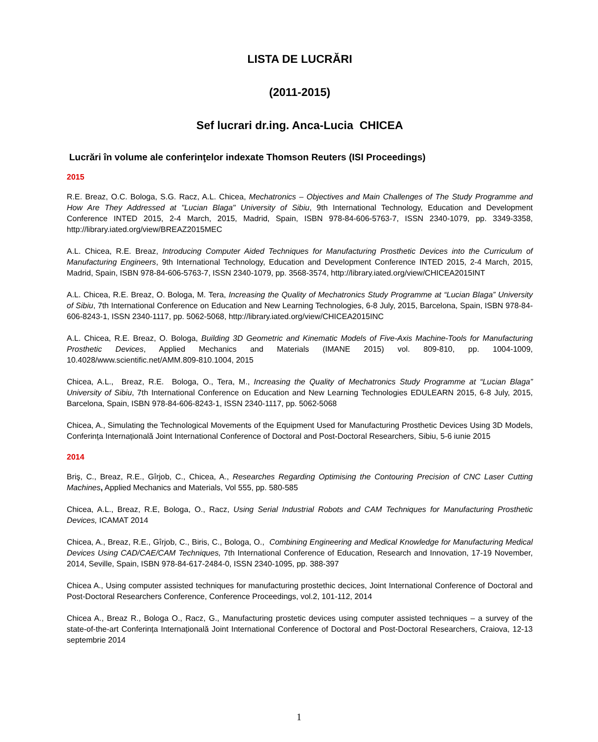LISTA DE LUCRĂRI
(2011-2015)
Sef lucrari dr.ing. Anca-Lucia CHICEA
Lucrări în volume ale conferinţelor indexate Thomson Reuters (ISI Proceedings)
2015
R.E. Breaz, O.C. Bologa, S.G. Racz, A.L. Chicea, Mechatronics – Objectives and Main Challenges of The Study Programme and How Are They Addressed at "Lucian Blaga" University of Sibiu, 9th International Technology, Education and Development Conference INTED 2015, 2-4 March, 2015, Madrid, Spain, ISBN 978-84-606-5763-7, ISSN 2340-1079, pp. 3349-3358, http://library.iated.org/view/BREAZ2015MEC
A.L. Chicea, R.E. Breaz, Introducing Computer Aided Techniques for Manufacturing Prosthetic Devices into the Curriculum of Manufacturing Engineers, 9th International Technology, Education and Development Conference INTED 2015, 2-4 March, 2015, Madrid, Spain, ISBN 978-84-606-5763-7, ISSN 2340-1079, pp. 3568-3574, http://library.iated.org/view/CHICEA2015INT
A.L. Chicea, R.E. Breaz, O. Bologa, M. Tera, Increasing the Quality of Mechatronics Study Programme at “Lucian Blaga” University of Sibiu, 7th International Conference on Education and New Learning Technologies, 6-8 July, 2015, Barcelona, Spain, ISBN 978-84-606-8243-1, ISSN 2340-1117, pp. 5062-5068, http://library.iated.org/view/CHICEA2015INC
A.L. Chicea, R.E. Breaz, O. Bologa, Building 3D Geometric and Kinematic Models of Five-Axis Machine-Tools for Manufacturing Prosthetic Devices, Applied Mechanics and Materials (IMANE 2015) vol. 809-810, pp. 1004-1009, 10.4028/www.scientific.net/AMM.809-810.1004, 2015
Chicea, A.L., Breaz, R.E. Bologa, O., Tera, M., Increasing the Quality of Mechatronics Study Programme at “Lucian Blaga” University of Sibiu, 7th International Conference on Education and New Learning Technologies EDULEARN 2015, 6-8 July, 2015, Barcelona, Spain, ISBN 978-84-606-8243-1, ISSN 2340-1117, pp. 5062-5068
Chicea, A., Simulating the Technological Movements of the Equipment Used for Manufacturing Prosthetic Devices Using 3D Models, Conferința Internațională Joint International Conference of Doctoral and Post-Doctoral Researchers, Sibiu, 5-6 iunie 2015
2014
Briş, C., Breaz, R.E., Gîrjob, C., Chicea, A., Researches Regarding Optimising the Contouring Precision of CNC Laser Cutting Machines, Applied Mechanics and Materials, Vol 555, pp. 580-585
Chicea, A.L., Breaz, R.E, Bologa, O., Racz, Using Serial Industrial Robots and CAM Techniques for Manufacturing Prosthetic Devices, ICAMAT 2014
Chicea, A., Breaz, R.E., Gîrjob, C., Biris, C., Bologa, O., Combining Engineering and Medical Knowledge for Manufacturing Medical Devices Using CAD/CAE/CAM Techniques, 7th International Conference of Education, Research and Innovation, 17-19 November, 2014, Seville, Spain, ISBN 978-84-617-2484-0, ISSN 2340-1095, pp. 388-397
Chicea A., Using computer assisted techniques for manufacturing prostethic decices, Joint International Conference of Doctoral and Post-Doctoral Researchers Conference, Conference Proceedings, vol.2, 101-112, 2014
Chicea A., Breaz R., Bologa O., Racz, G., Manufacturing prostetic devices using computer assisted techniques – a survey of the state-of-the-art Conferința Internațională Joint International Conference of Doctoral and Post-Doctoral Researchers, Craiova, 12-13 septembrie 2014
1